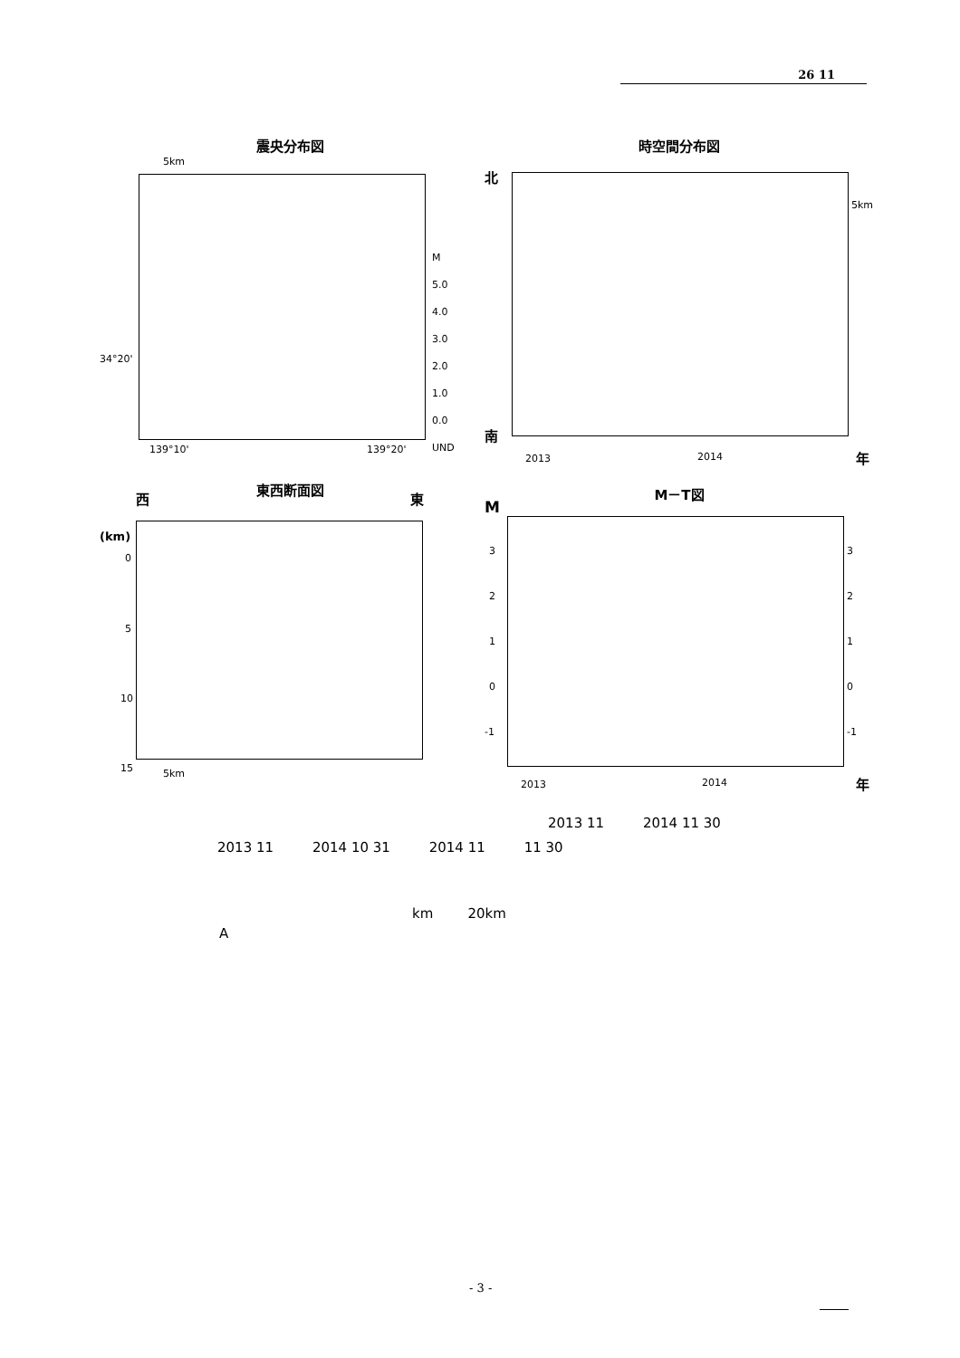26 11
震央分布図
5km
34°20'
139°10' 139°20'
M
5.0
4.0
3.0
2.0
1.0
0.0
UND
時空間分布図
北
南
5km
2013 2014 年
東西断面図
西 東
(km)
0
5
10
15 5km
M－T図
M
3
2
1
0
-1
3
2
1
0
-1
2013 2014 年
2013 11 2014 11 30
2013 11 2014 10 31 2014 11 11 30
km 20km
A
- 3 -